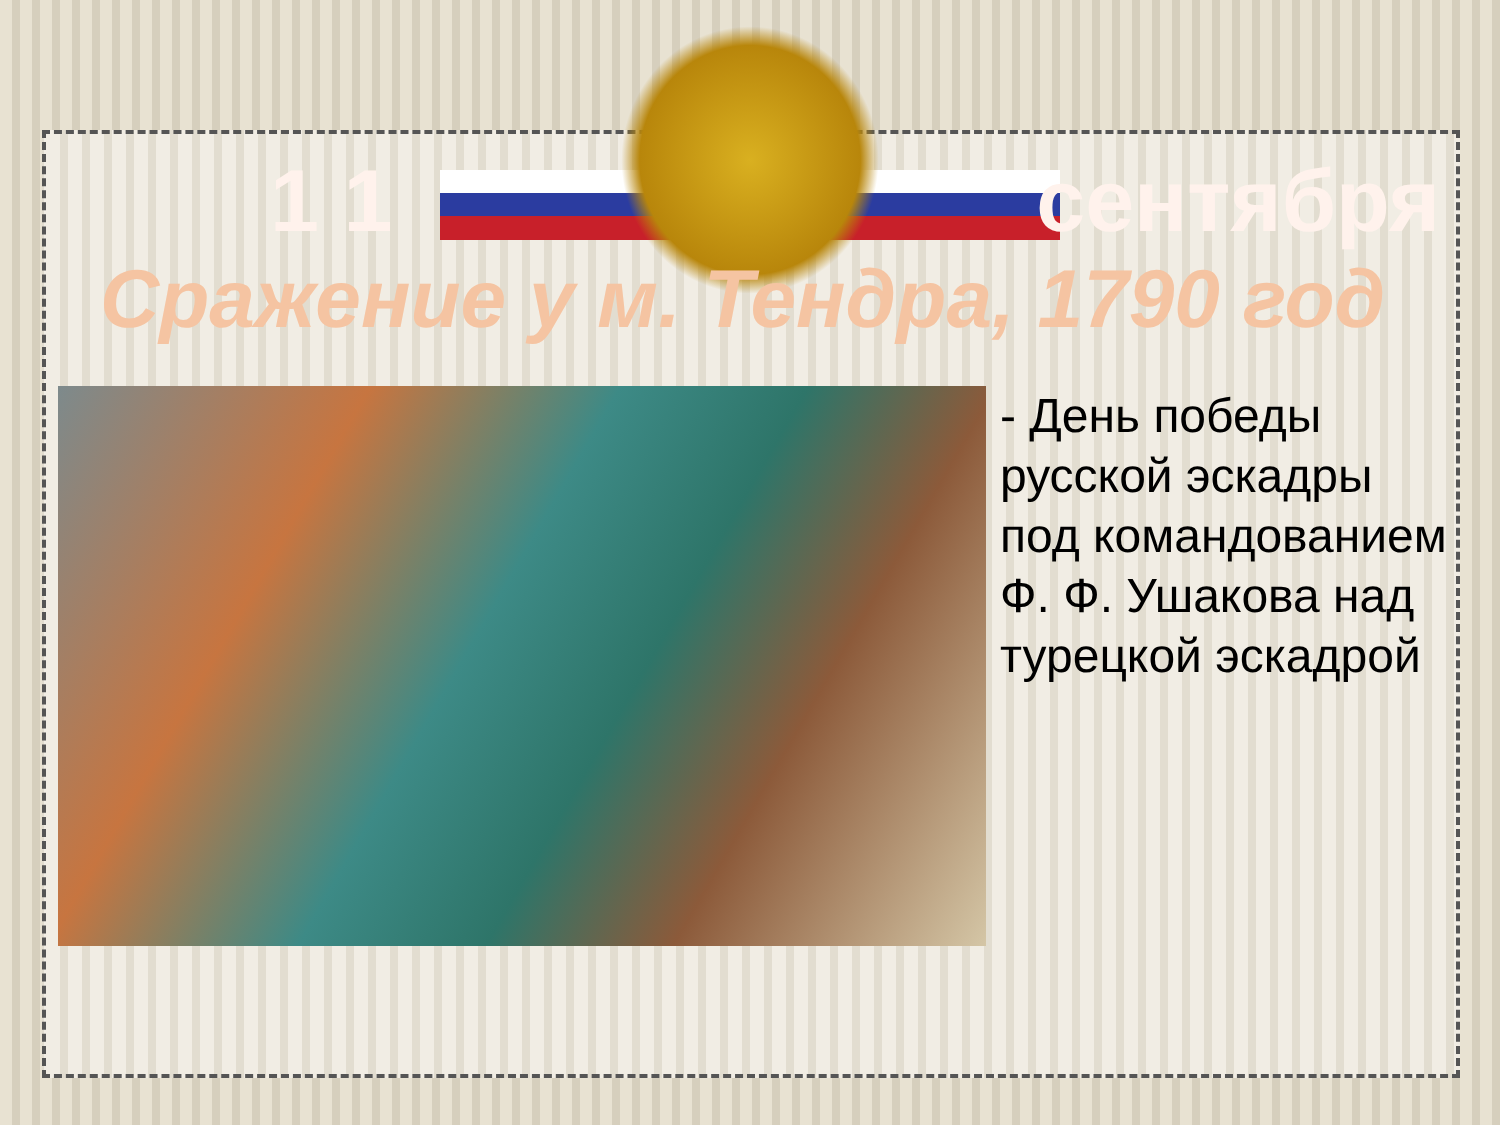1 1 сентября
Сражение у м. Тендра, 1790 год
- День победы русской эскадры под командованием Ф. Ф. Ушакова над турецкой эскадрой